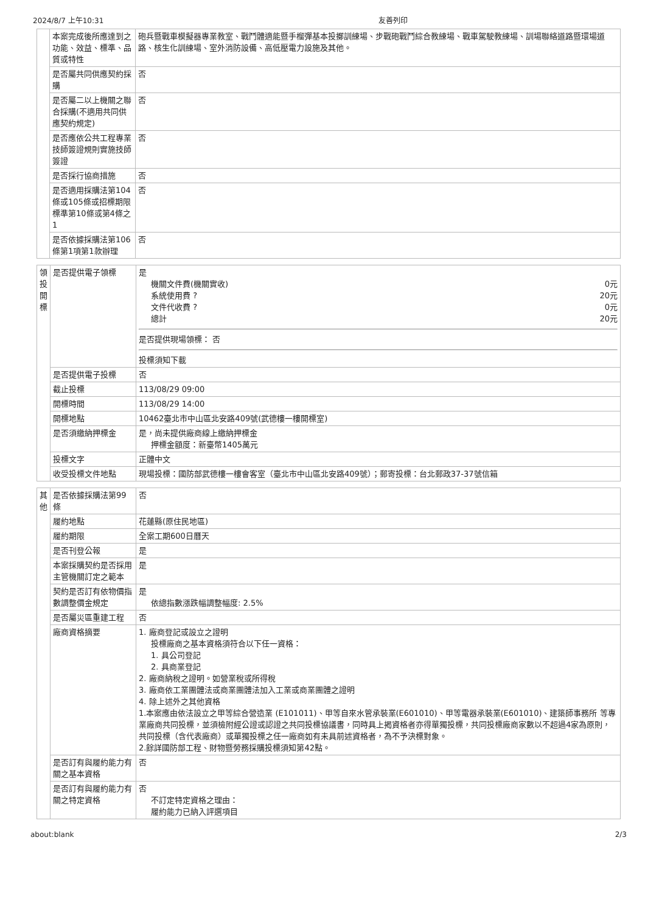2024/8/7 上午10:31 友善列印
| | 本案完成後所應達到之功能、效益、標準、品質或特性 | 砲兵暨戰車模擬器專業教室、戰鬥體適能暨手榴彈基本投擲訓練場、步戰砲戰鬥綜合教練場、戰車駕駛教練場、訓場聯絡道路暨環場道路、核生化訓練場、室外消防設備、高低壓電力設施及其他。 |
| | 是否屬共同供應契約採購 | 否 |
| | 是否屬二以上機關之聯合採購(不適用共同供應契約規定) | 否 |
| | 是否應依公共工程專業技師簽證規則實施技師簽證 | 否 |
| | 是否採行協商措施 | 否 |
| | 是否適用採購法第104條或105條或招標期限標準第10條或第4條之1 | 否 |
| | 是否依據採購法第106條第1項第1款辦理 | 否 |
| 領投開標 | 是否提供電子領標 | 是 機關文件費(機關實收) 0元 系統使用費 ? 20元 文件代收費 ? 0元 總計 20元 是否提供現場領標： 否 投標須知下載 |
| | 是否提供電子投標 | 否 |
| | 截止投標 | 113/08/29 09:00 |
| | 開標時間 | 113/08/29 14:00 |
| | 開標地點 | 10462臺北市中山區北安路409號(武德樓一樓開標室) |
| | 是否須繳納押標金 | 是，尚未提供廠商線上繳納押標金 押標金額度：新臺幣1405萬元 |
| | 投標文字 | 正體中文 |
| | 收受投標文件地點 | 現場投標：國防部武德樓一樓會客室（臺北市中山區北安路409號）；郵寄投標：台北郵政37-37號信箱 |
| 其他 | 是否依據採購法第99條 | 否 |
| | 履約地點 | 花蓮縣(原住民地區) |
| | 履約期限 | 全案工期600日曆天 |
| | 是否刊登公報 | 是 |
| | 本案採購契約是否採用主管機關訂定之範本 | 是 |
| | 契約是否訂有依物價指數調整價金規定 | 是 依總指數漲跌幅調整幅度: 2.5% |
| | 是否屬災區重建工程 | 否 |
| | 廠商資格摘要 | 1. 廠商登記或設立之證明 投標廠商之基本資格須符合以下任一資格： 1. 具公司登記 2. 具商業登記 2. 廠商納稅之證明。如營業稅或所得稅 3. 廠商依工業團體法或商業團體法加入工業或商業團體之證明 4. 除上述外之其他資格 1.本案應由依法設立之甲等綜合營造業 (E101011)、甲等自來水管承裝業(E601010)、甲等電器承裝業(E601010)、建築師事務所 等專業廠商共同投標，並須檢附經公證或認證之共同投標協議書，同時具上揭資格者亦得單獨投標，共同投標廠商家數以不超過4家為原則，共同投標（含代表廠商）或單獨投標之任一廠商如有未具前述資格者，為不予決標對象。 2.餘詳國防部工程、財物暨勞務採購投標須知第42點。 |
| | 是否訂有與履約能力有關之基本資格 | 否 |
| | 是否訂有與履約能力有關之特定資格 | 否 不訂定特定資格之理由： 履約能力已納入評選項目 |
about:blank 2/3